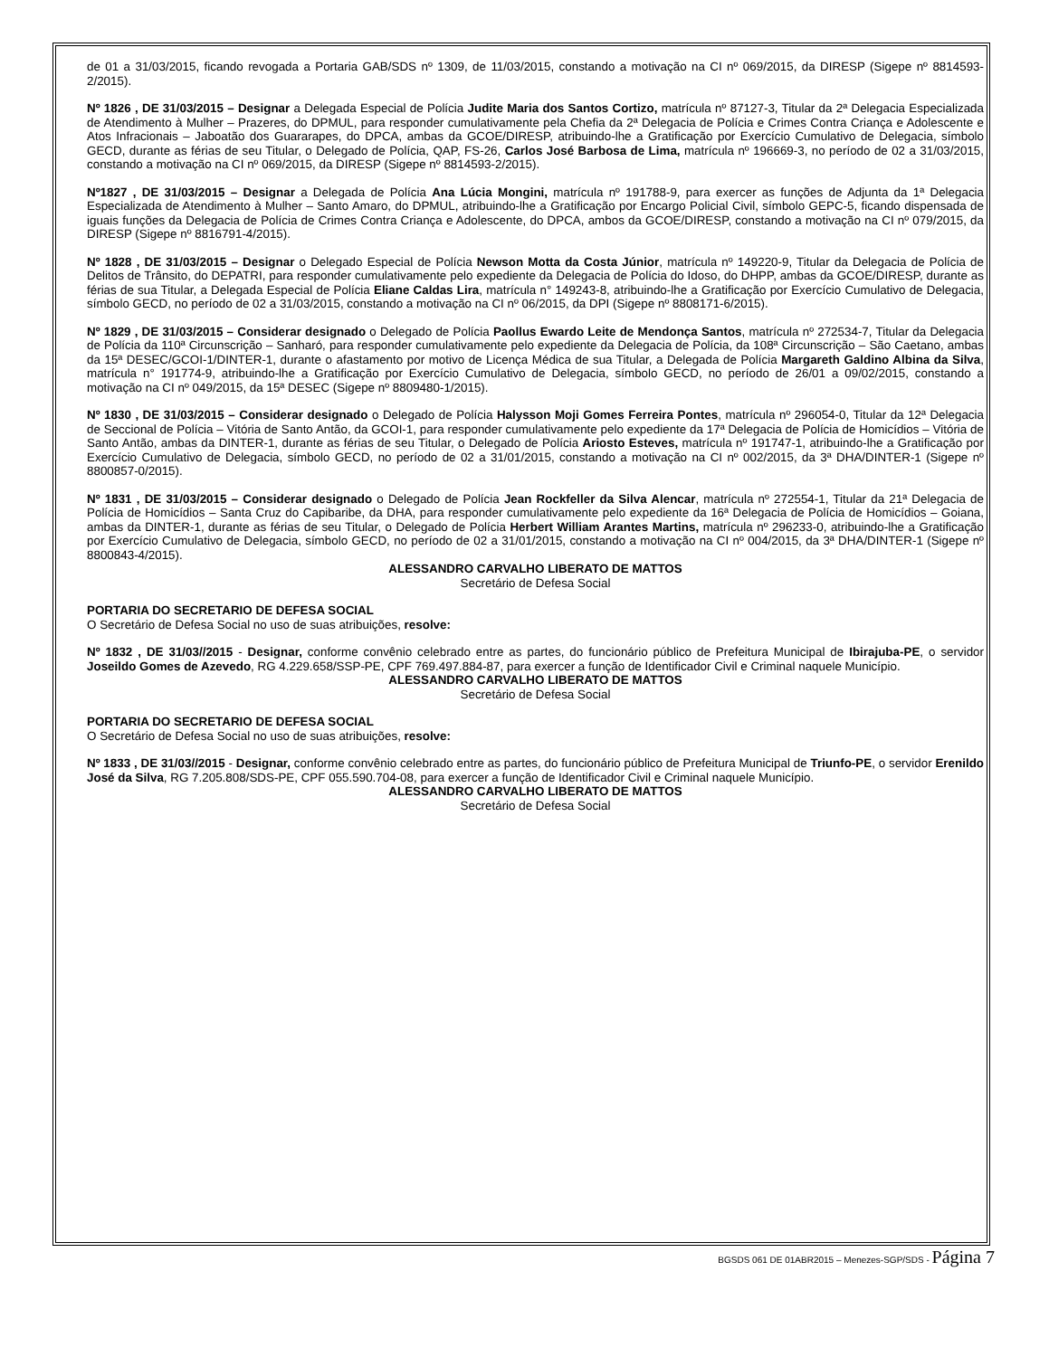de 01 a 31/03/2015, ficando revogada a Portaria GAB/SDS nº 1309, de 11/03/2015, constando a motivação na CI nº 069/2015, da DIRESP (Sigepe nº 8814593-2/2015).
Nº 1826 , DE 31/03/2015 – Designar a Delegada Especial de Polícia Judite Maria dos Santos Cortizo, matrícula nº 87127-3, Titular da 2ª Delegacia Especializada de Atendimento à Mulher – Prazeres, do DPMUL, para responder cumulativamente pela Chefia da 2ª Delegacia de Polícia e Crimes Contra Criança e Adolescente e Atos Infracionais – Jaboatão dos Guararapes, do DPCA, ambas da GCOE/DIRESP, atribuindo-lhe a Gratificação por Exercício Cumulativo de Delegacia, símbolo GECD, durante as férias de seu Titular, o Delegado de Polícia, QAP, FS-26, Carlos José Barbosa de Lima, matrícula nº 196669-3, no período de 02 a 31/03/2015, constando a motivação na CI nº 069/2015, da DIRESP (Sigepe nº 8814593-2/2015).
Nº1827 , DE 31/03/2015 – Designar a Delegada de Polícia Ana Lúcia Mongini, matrícula nº 191788-9, para exercer as funções de Adjunta da 1ª Delegacia Especializada de Atendimento à Mulher – Santo Amaro, do DPMUL, atribuindo-lhe a Gratificação por Encargo Policial Civil, símbolo GEPC-5, ficando dispensada de iguais funções da Delegacia de Polícia de Crimes Contra Criança e Adolescente, do DPCA, ambos da GCOE/DIRESP, constando a motivação na CI nº 079/2015, da DIRESP (Sigepe nº 8816791-4/2015).
Nº 1828 , DE 31/03/2015 – Designar o Delegado Especial de Polícia Newson Motta da Costa Júnior, matrícula nº 149220-9, Titular da Delegacia de Polícia de Delitos de Trânsito, do DEPATRI, para responder cumulativamente pelo expediente da Delegacia de Polícia do Idoso, do DHPP, ambas da GCOE/DIRESP, durante as férias de sua Titular, a Delegada Especial de Polícia Eliane Caldas Lira, matrícula n° 149243-8, atribuindo-lhe a Gratificação por Exercício Cumulativo de Delegacia, símbolo GECD, no período de 02 a 31/03/2015, constando a motivação na CI nº 06/2015, da DPI (Sigepe nº 8808171-6/2015).
Nº 1829 , DE 31/03/2015 – Considerar designado o Delegado de Polícia Paollus Ewardo Leite de Mendonça Santos, matrícula nº 272534-7, Titular da Delegacia de Polícia da 110ª Circunscrição – Sanharó, para responder cumulativamente pelo expediente da Delegacia de Polícia, da 108ª Circunscrição – São Caetano, ambas da 15ª DESEC/GCOI-1/DINTER-1, durante o afastamento por motivo de Licença Médica de sua Titular, a Delegada de Polícia Margareth Galdino Albina da Silva, matrícula n° 191774-9, atribuindo-lhe a Gratificação por Exercício Cumulativo de Delegacia, símbolo GECD, no período de 26/01 a 09/02/2015, constando a motivação na CI nº 049/2015, da 15ª DESEC (Sigepe nº 8809480-1/2015).
Nº 1830 , DE 31/03/2015 – Considerar designado o Delegado de Polícia Halysson Moji Gomes Ferreira Pontes, matrícula nº 296054-0, Titular da 12ª Delegacia de Seccional de Polícia – Vitória de Santo Antão, da GCOI-1, para responder cumulativamente pelo expediente da 17ª Delegacia de Polícia de Homicídios – Vitória de Santo Antão, ambas da DINTER-1, durante as férias de seu Titular, o Delegado de Polícia Ariosto Esteves, matrícula nº 191747-1, atribuindo-lhe a Gratificação por Exercício Cumulativo de Delegacia, símbolo GECD, no período de 02 a 31/01/2015, constando a motivação na CI nº 002/2015, da 3ª DHA/DINTER-1 (Sigepe nº 8800857-0/2015).
Nº 1831 , DE 31/03/2015 – Considerar designado o Delegado de Polícia Jean Rockfeller da Silva Alencar, matrícula nº 272554-1, Titular da 21ª Delegacia de Polícia de Homicídios – Santa Cruz do Capibaribe, da DHA, para responder cumulativamente pelo expediente da 16ª Delegacia de Polícia de Homicídios – Goiana, ambas da DINTER-1, durante as férias de seu Titular, o Delegado de Polícia Herbert William Arantes Martins, matrícula nº 296233-0, atribuindo-lhe a Gratificação por Exercício Cumulativo de Delegacia, símbolo GECD, no período de 02 a 31/01/2015, constando a motivação na CI nº 004/2015, da 3ª DHA/DINTER-1 (Sigepe nº 8800843-4/2015).
ALESSANDRO CARVALHO LIBERATO DE MATTOS
Secretário de Defesa Social
PORTARIA DO SECRETARIO DE DEFESA SOCIAL
O Secretário de Defesa Social no uso de suas atribuições, resolve:
Nº 1832 , DE 31/03//2015 - Designar, conforme convênio celebrado entre as partes, do funcionário público de Prefeitura Municipal de Ibirajuba-PE, o servidor Joseildo Gomes de Azevedo, RG 4.229.658/SSP-PE, CPF 769.497.884-87, para exercer a função de Identificador Civil e Criminal naquele Município.
ALESSANDRO CARVALHO LIBERATO DE MATTOS
Secretário de Defesa Social
PORTARIA DO SECRETARIO DE DEFESA SOCIAL
O Secretário de Defesa Social no uso de suas atribuições, resolve:
Nº 1833 , DE 31/03//2015 - Designar, conforme convênio celebrado entre as partes, do funcionário público de Prefeitura Municipal de Triunfo-PE, o servidor Erenildo José da Silva, RG 7.205.808/SDS-PE, CPF 055.590.704-08, para exercer a função de Identificador Civil e Criminal naquele Município.
ALESSANDRO CARVALHO LIBERATO DE MATTOS
Secretário de Defesa Social
BGSDS 061 DE 01ABR2015 – Menezes-SGP/SDS - Página 7